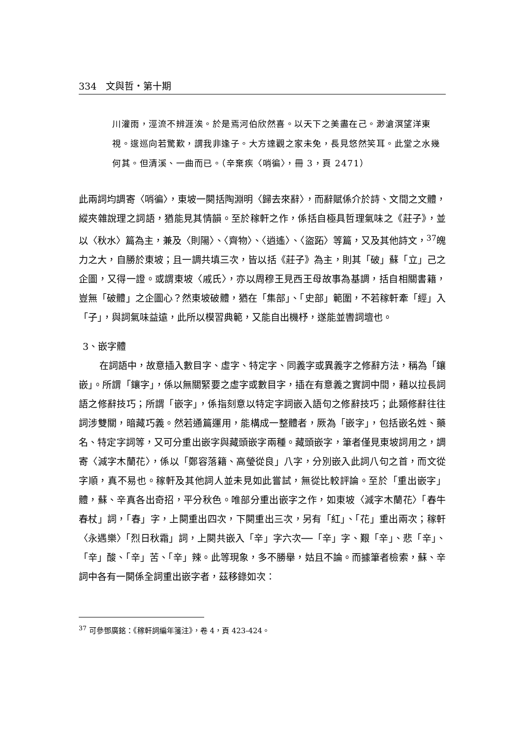334　文與哲・第十期
川灌雨，涇流不辨涯涘。於是焉河伯欣然喜。以天下之美盡在己。渺滄溟望洋東視。逡巡向若驚歎，謂我非逢子。大方達觀之家未免，長見悠然笑耳。此堂之水幾何其。但清溪、一曲而已。（辛棄疾〈哨徧〉，冊 3，頁 2471）
此兩詞均調寄〈哨徧〉，東坡一闋括陶淵明〈歸去來辭〉，而辭賦係介於詩、文間之文體，縱夾雜說理之詞語，猶能見其情韻。至於稼軒之作，係括自極具哲理氣味之《莊子》，並以〈秋水〉篇為主，兼及〈則陽〉、〈齊物〉、〈逍遙〉、〈盜跖〉等篇，又及其他詩文，<sup>37</sup>魄力之大，自勝於東坡；且一調共填三次，皆以括《莊子》為主，則其「破」蘇「立」己之企圖，又得一證。或謂東坡〈戚氏〉，亦以周穆王見西王母故事為基調，括自相關書籍，豈無「破體」之企圖心？然東坡破體，猶在「集部」、「史部」範圍，不若稼軒牽「經」入「子」，與詞氣味益遠，此所以模習典範，又能自出機杼，遂能並轡詞壇也。
3、嵌字體
在詞語中，故意插入數目字、虛字、特定字、同義字或異義字之修辭方法，稱為「鑲嵌」。所謂「鑲字」，係以無關緊要之虛字或數目字，插在有意義之實詞中間，藉以拉長詞語之修辭技巧；所謂「嵌字」，係指刻意以特定字詞嵌入語句之修辭技巧；此類修辭往往詞涉雙關，暗藏巧義。然若通篇運用，能構成一整體者，厥為「嵌字」，包括嵌名姓、藥名、特定字詞等，又可分重出嵌字與藏頭嵌字兩種。藏頭嵌字，筆者僅見東坡詞用之，調寄〈減字木蘭花〉，係以「鄭容落籍、高瑩從良」八字，分別嵌入此詞八句之首，而文從字順，真不易也。稼軒及其他詞人並未見如此嘗試，無從比較評論。至於「重出嵌字」體，蘇、辛真各出奇招，平分秋色。唯部分重出嵌字之作，如東坡〈減字木蘭花〉「春牛春杖」詞，「春」字，上闋重出四次，下闋重出三次，另有「紅」、「花」重出兩次；稼軒〈永遇樂〉「烈日秋霜」詞，上闋共嵌入「辛」字六次──「辛」字、艱「辛」、悲「辛」、「辛」酸、「辛」苦、「辛」辣。此等現象，多不勝舉，姑且不論。而據筆者檢索，蘇、辛詞中各有一闋係全詞重出嵌字者，茲移錄如次：
<sup>37</sup> 可參鄧廣銘：《稼軒詞編年箋注》，卷 4，頁 423-424。